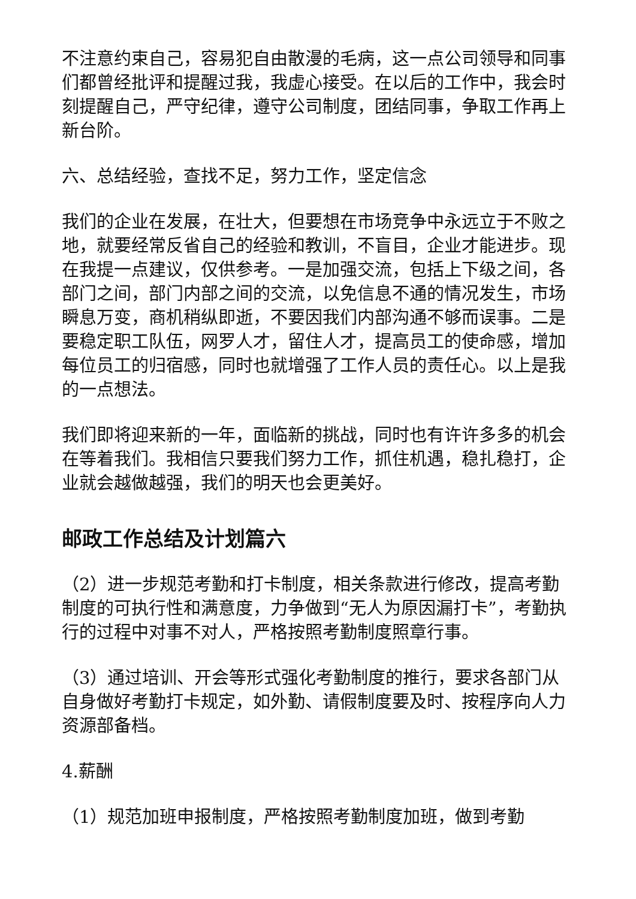不注意约束自己，容易犯自由散漫的毛病，这一点公司领导和同事们都曾经批评和提醒过我，我虚心接受。在以后的工作中，我会时刻提醒自己，严守纪律，遵守公司制度，团结同事，争取工作再上新台阶。
六、总结经验，查找不足，努力工作，坚定信念
我们的企业在发展，在壮大，但要想在市场竞争中永远立于不败之地，就要经常反省自己的经验和教训，不盲目，企业才能进步。现在我提一点建议，仅供参考。一是加强交流，包括上下级之间，各部门之间，部门内部之间的交流，以免信息不通的情况发生，市场瞬息万变，商机稍纵即逝，不要因我们内部沟通不够而误事。二是要稳定职工队伍，网罗人才，留住人才，提高员工的使命感，增加每位员工的归宿感，同时也就增强了工作人员的责任心。以上是我的一点想法。
我们即将迎来新的一年，面临新的挑战，同时也有许许多多的机会在等着我们。我相信只要我们努力工作，抓住机遇，稳扎稳打，企业就会越做越强，我们的明天也会更美好。
邮政工作总结及计划篇六
（2）进一步规范考勤和打卡制度，相关条款进行修改，提高考勤制度的可执行性和满意度，力争做到“无人为原因漏打卡”，考勤执行的过程中对事不对人，严格按照考勤制度照章行事。
（3）通过培训、开会等形式强化考勤制度的推行，要求各部门从自身做好考勤打卡规定，如外勤、请假制度要及时、按程序向人力资源部备档。
4.薪酬
（1）规范加班申报制度，严格按照考勤制度加班，做到考勤